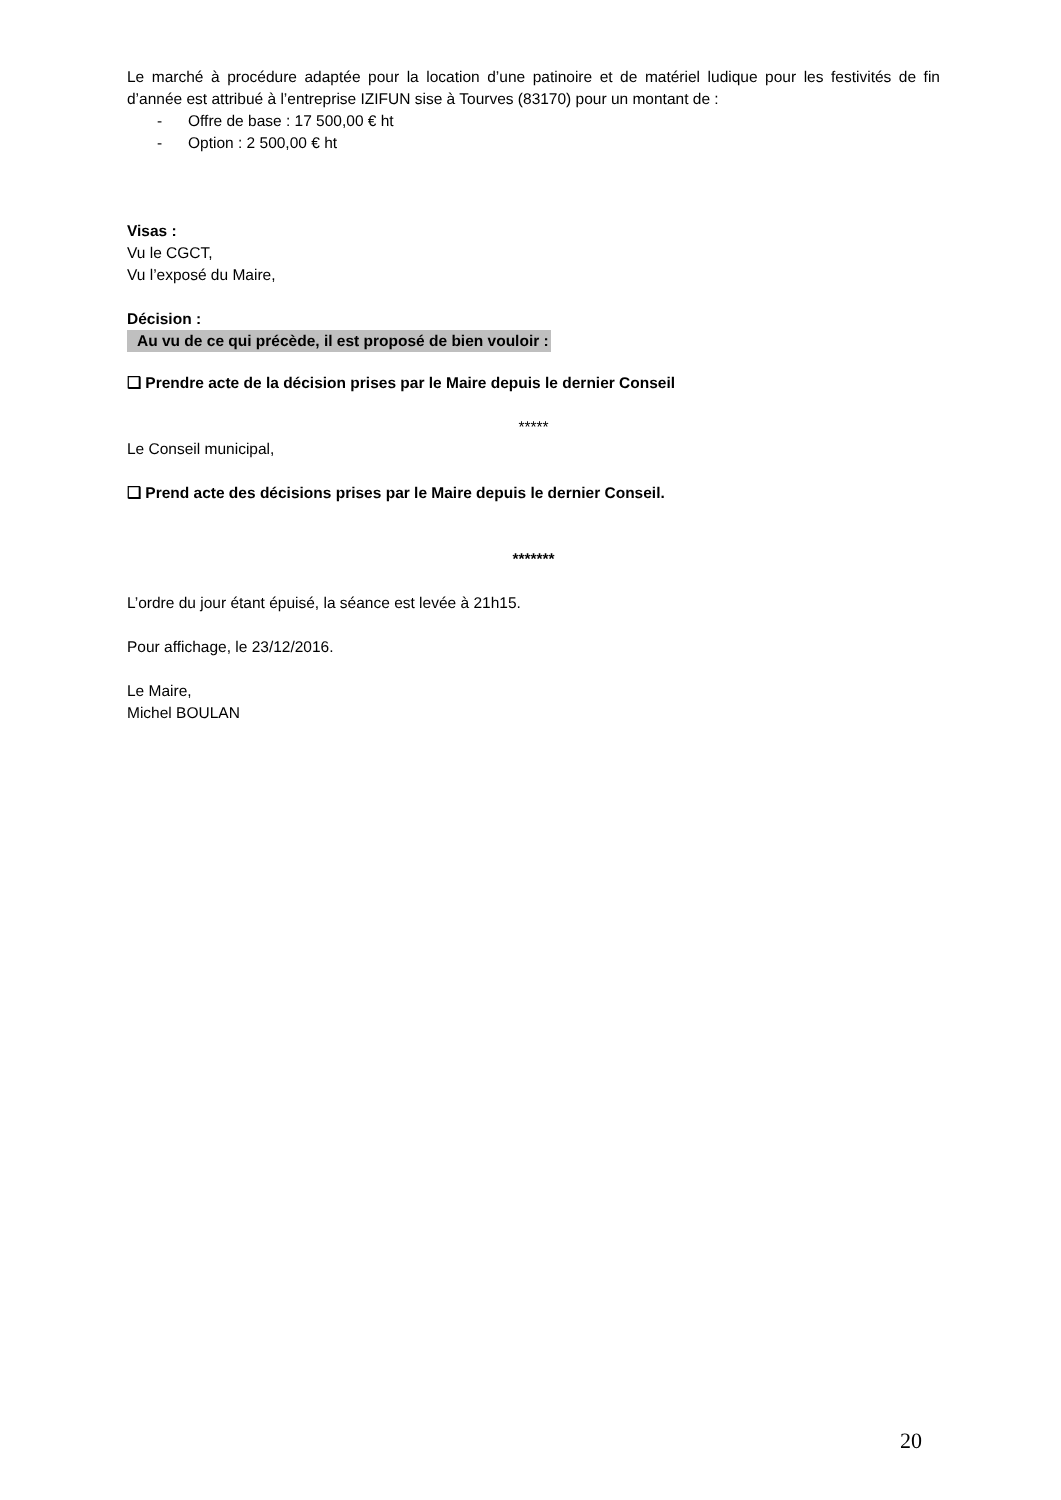Le marché à procédure adaptée pour la location d’une patinoire et de matériel ludique pour les festivités de fin d’année est attribué à l’entreprise IZIFUN sise à Tourves (83170) pour un montant de :
- Offre de base : 17 500,00 € ht
- Option : 2 500,00 € ht
Visas :
Vu le CGCT,
Vu l’exposé du Maire,
Décision :
Au vu de ce qui précède, il est proposé de bien vouloir :
❑ Prendre acte de la décision prises par le Maire depuis le dernier Conseil
*****
Le Conseil municipal,
❑ Prend acte des décisions prises par le Maire depuis le dernier Conseil.
*******
L’ordre du jour étant épuisé, la séance est levée à 21h15.
Pour affichage, le 23/12/2016.
Le Maire,
Michel BOULAN
20